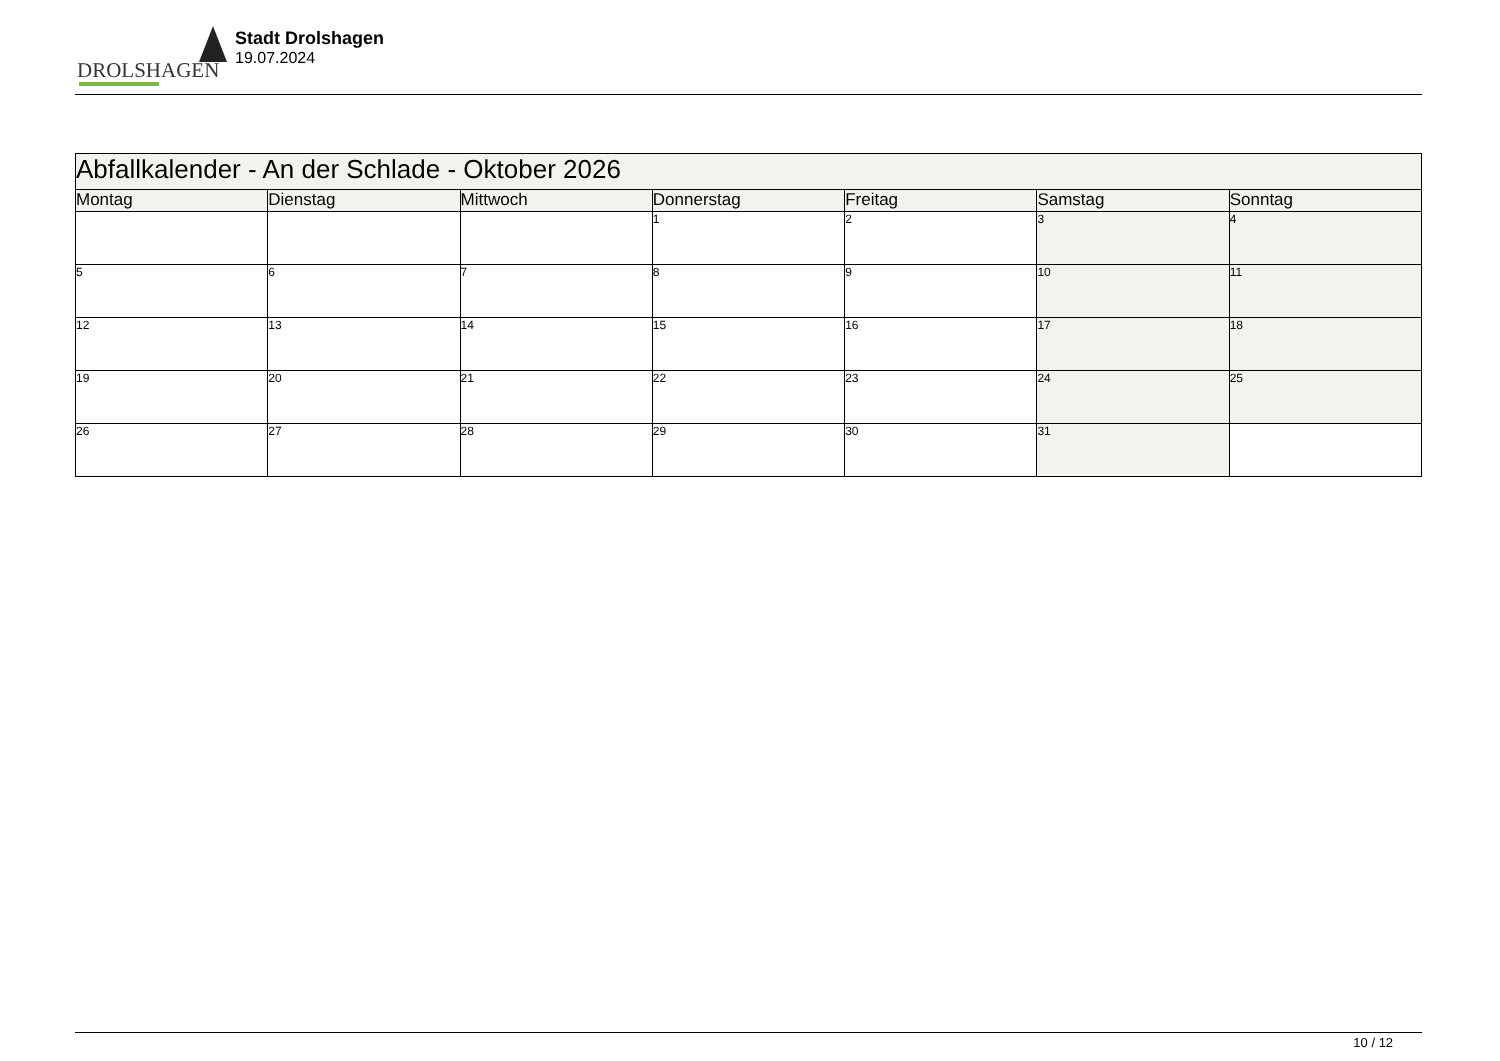DROLSHAGEN
Stadt Drolshagen
19.07.2024
| Abfallkalender - An der Schlade - Oktober 2026 | | | | | | |
| --- | --- | --- | --- | --- | --- | --- |
| Montag | Dienstag | Mittwoch | Donnerstag | Freitag | Samstag | Sonntag |
| | | | 1 | 2 | 3 | 4 |
| 5 | 6 | 7 | 8 | 9 | 10 | 11 |
| 12 | 13 | 14 | 15 | 16 | 17 | 18 |
| 19 | 20 | 21 | 22 | 23 | 24 | 25 |
| 26 | 27 | 28 | 29 | 30 | 31 | |
10 / 12